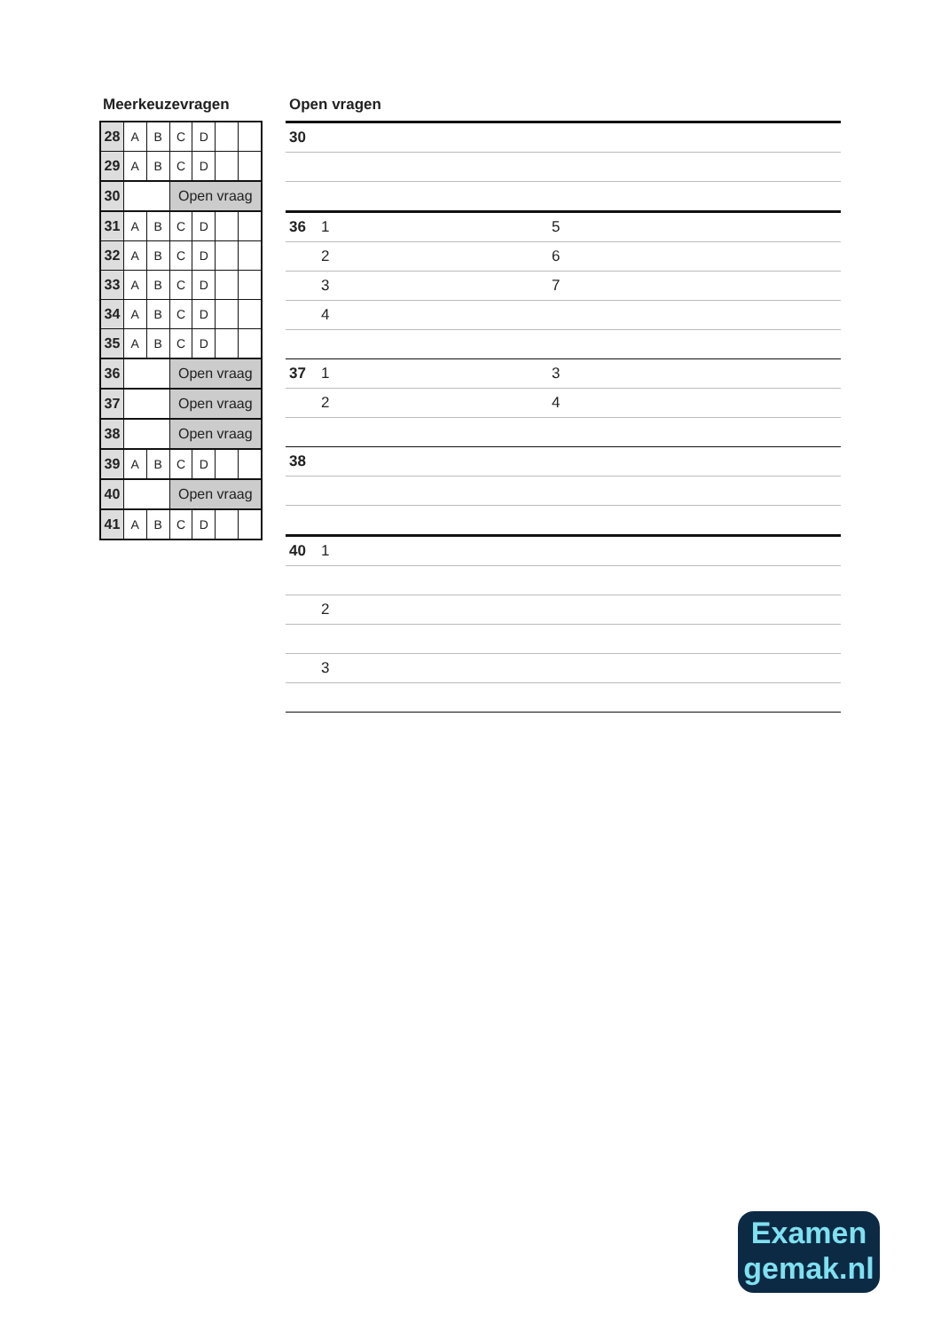Meerkeuzevragen
| 28 | A | B | C | D | | |
| 29 | A | B | C | D | | |
| 30 | | | Open vraag | | | |
| 31 | A | B | C | D | | |
| 32 | A | B | C | D | | |
| 33 | A | B | C | D | | |
| 34 | A | B | C | D | | |
| 35 | A | B | C | D | | |
| 36 | | | Open vraag | | | |
| 37 | | | Open vraag | | | |
| 38 | | | Open vraag | | | |
| 39 | A | B | C | D | | |
| 40 | | | Open vraag | | | |
| 41 | A | B | C | D | | |
Open vragen
30
36 1 5
2 6
3 7
4
37 1 3
2 4
38
40 1
2
3
Examen
gemak.nl